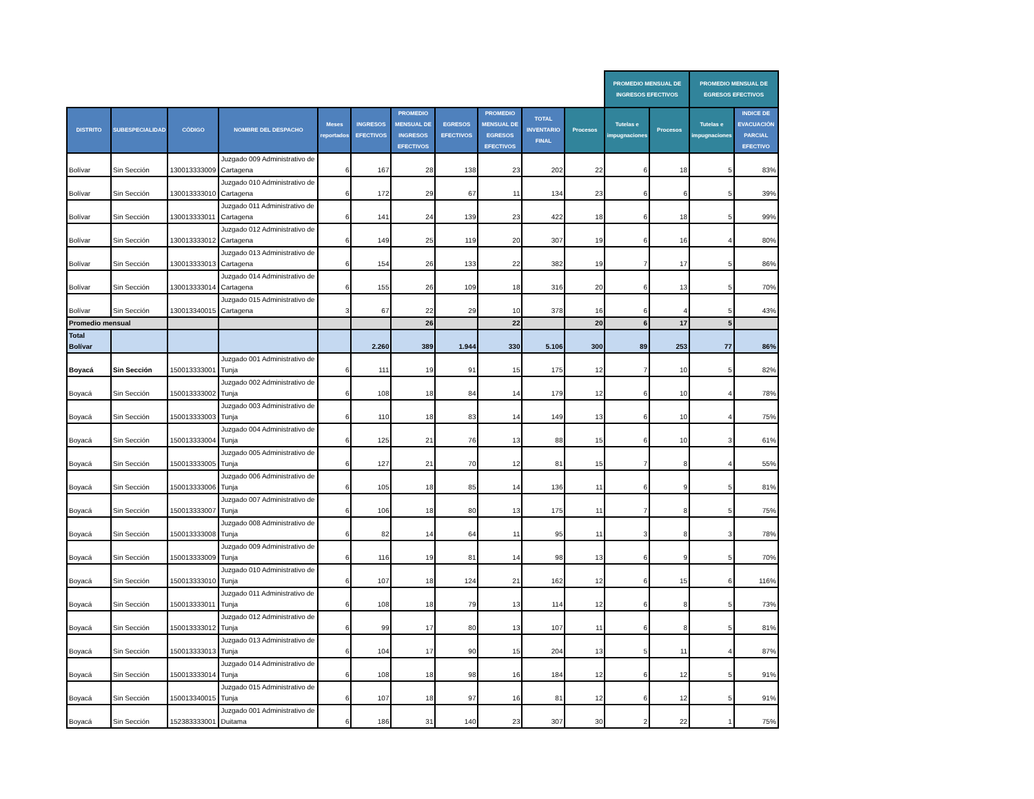| | | | | | | | | | | | PROMEDIO MENSUAL DE INGRESOS EFECTIVOS | | PROMEDIO MENSUAL DE EGRESOS EFECTIVOS | | |
| --- | --- | --- | --- | --- | --- | --- | --- | --- | --- | --- | --- | --- | --- | --- | --- |
| DISTRITO | SUBESPECIALIDAD | CÓDIGO | NOMBRE DEL DESPACHO | Meses reportados | INGRESOS EFECTIVOS | PROMEDIO MENSUAL DE INGRESOS EFECTIVOS | EGRESOS EFECTIVOS | PROMEDIO MENSUAL DE EGRESOS EFECTIVOS | TOTAL INVENTARIO FINAL | Procesos | Tutelas e impugnaciones | Procesos | Tutelas e impugnaciones | INDICE DE EVACUACIÓN PARCIAL EFECTIVO | |
| Bolívar | Sin Sección | 130013333009 | Juzgado 009 Administrativo de Cartagena | 6 | 167 | 28 | 138 | 23 | 202 | 22 | 6 | 18 | 5 | 83% | |
| Bolívar | Sin Sección | 130013333010 | Juzgado 010 Administrativo de Cartagena | 6 | 172 | 29 | 67 | 11 | 134 | 23 | 6 | 6 | 5 | 39% | |
| Bolívar | Sin Sección | 130013333011 | Juzgado 011 Administrativo de Cartagena | 6 | 141 | 24 | 139 | 23 | 422 | 18 | 6 | 18 | 5 | 99% | |
| Bolívar | Sin Sección | 130013333012 | Juzgado 012 Administrativo de Cartagena | 6 | 149 | 25 | 119 | 20 | 307 | 19 | 6 | 16 | 4 | 80% | |
| Bolívar | Sin Sección | 130013333013 | Juzgado 013 Administrativo de Cartagena | 6 | 154 | 26 | 133 | 22 | 382 | 19 | 7 | 17 | 5 | 86% | |
| Bolívar | Sin Sección | 130013333014 | Juzgado 014 Administrativo de Cartagena | 6 | 155 | 26 | 109 | 18 | 316 | 20 | 6 | 13 | 5 | 70% | |
| Bolívar | Sin Sección | 130013340015 | Juzgado 015 Administrativo de Cartagena | 3 | 67 | 22 | 29 | 10 | 378 | 16 | 6 | 4 | 5 | 43% | |
| Promedio mensual | | | | | | 26 | | 22 | | 20 | 6 | 17 | 5 | | |
| Total Bolívar | | | | | 2.260 | 389 | 1.944 | 330 | 5.106 | 300 | 89 | 253 | 77 | 86% | |
| Boyacá | Sin Sección | 150013333001 | Juzgado 001 Administrativo de Tunja | 6 | 111 | 19 | 91 | 15 | 175 | 12 | 7 | 10 | 5 | 82% | |
| Boyacá | Sin Sección | 150013333002 | Juzgado 002 Administrativo de Tunja | 6 | 108 | 18 | 84 | 14 | 179 | 12 | 6 | 10 | 4 | 78% | |
| Boyacá | Sin Sección | 150013333003 | Juzgado 003 Administrativo de Tunja | 6 | 110 | 18 | 83 | 14 | 149 | 13 | 6 | 10 | 4 | 75% | |
| Boyacá | Sin Sección | 150013333004 | Juzgado 004 Administrativo de Tunja | 6 | 125 | 21 | 76 | 13 | 88 | 15 | 6 | 10 | 3 | 61% | |
| Boyacá | Sin Sección | 150013333005 | Juzgado 005 Administrativo de Tunja | 6 | 127 | 21 | 70 | 12 | 81 | 15 | 7 | 8 | 4 | 55% | |
| Boyacá | Sin Sección | 150013333006 | Juzgado 006 Administrativo de Tunja | 6 | 105 | 18 | 85 | 14 | 136 | 11 | 6 | 9 | 5 | 81% | |
| Boyacá | Sin Sección | 150013333007 | Juzgado 007 Administrativo de Tunja | 6 | 106 | 18 | 80 | 13 | 175 | 11 | 7 | 8 | 5 | 75% | |
| Boyacá | Sin Sección | 150013333008 | Juzgado 008 Administrativo de Tunja | 6 | 82 | 14 | 64 | 11 | 95 | 11 | 3 | 8 | 3 | 78% | |
| Boyacá | Sin Sección | 150013333009 | Juzgado 009 Administrativo de Tunja | 6 | 116 | 19 | 81 | 14 | 98 | 13 | 6 | 9 | 5 | 70% | |
| Boyacá | Sin Sección | 150013333010 | Juzgado 010 Administrativo de Tunja | 6 | 107 | 18 | 124 | 21 | 162 | 12 | 6 | 15 | 6 | 116% | |
| Boyacá | Sin Sección | 150013333011 | Juzgado 011 Administrativo de Tunja | 6 | 108 | 18 | 79 | 13 | 114 | 12 | 6 | 8 | 5 | 73% | |
| Boyacá | Sin Sección | 150013333012 | Juzgado 012 Administrativo de Tunja | 6 | 99 | 17 | 80 | 13 | 107 | 11 | 6 | 8 | 5 | 81% | |
| Boyacá | Sin Sección | 150013333013 | Juzgado 013 Administrativo de Tunja | 6 | 104 | 17 | 90 | 15 | 204 | 13 | 5 | 11 | 4 | 87% | |
| Boyacá | Sin Sección | 150013333014 | Juzgado 014 Administrativo de Tunja | 6 | 108 | 18 | 98 | 16 | 184 | 12 | 6 | 12 | 5 | 91% | |
| Boyacá | Sin Sección | 150013340015 | Juzgado 015 Administrativo de Tunja | 6 | 107 | 18 | 97 | 16 | 81 | 12 | 6 | 12 | 5 | 91% | |
| Boyacá | Sin Sección | 152383333001 | Juzgado 001 Administrativo de Duitama | 6 | 186 | 31 | 140 | 23 | 307 | 30 | 2 | 22 | 1 | 75% | |